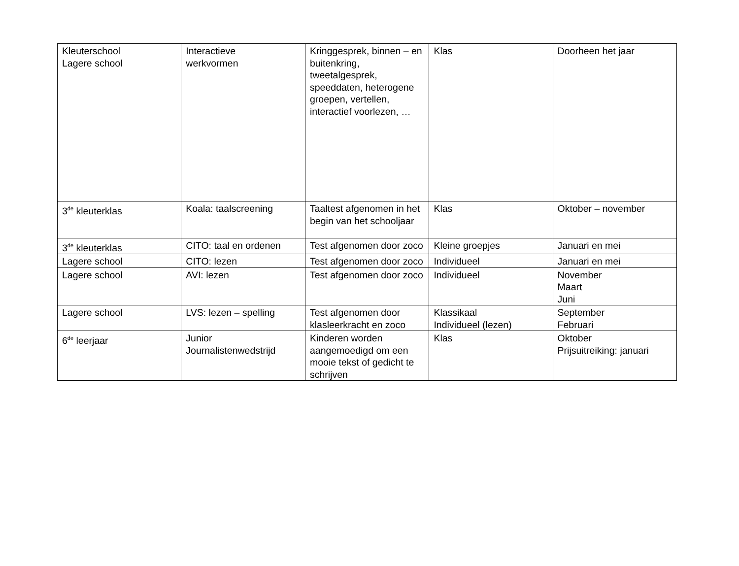| Kleuterschool Lagere school | Interactieve werkvormen | Kringgesprek, binnen – en buitenkring, tweetalgesprek, speeddaten, heterogene groepen, vertellen, interactief voorlezen, … | Klas | Doorheen het jaar |
| 3<sup>de</sup> kleuterklas | Koala: taalscreening | Taaltest afgenomen in het begin van het schooljaar | Klas | Oktober – november |
| 3<sup>de</sup> kleuterklas | CITO: taal en ordenen | Test afgenomen door zoco | Kleine groepjes | Januari en mei |
| Lagere school | CITO: lezen | Test afgenomen door zoco | Individueel | Januari en mei |
| Lagere school | AVI: lezen | Test afgenomen door zoco | Individueel | November Maart Juni |
| Lagere school | LVS: lezen – spelling | Test afgenomen door klasleerkracht en zoco | Klassikaal Individueel (lezen) | September Februari |
| 6<sup>de</sup> leerjaar | Junior Journalistenwedstrijd | Kinderen worden aangemoedigd om een mooie tekst of gedicht te schrijven | Klas | Oktober Prijsuitreiking: januari |